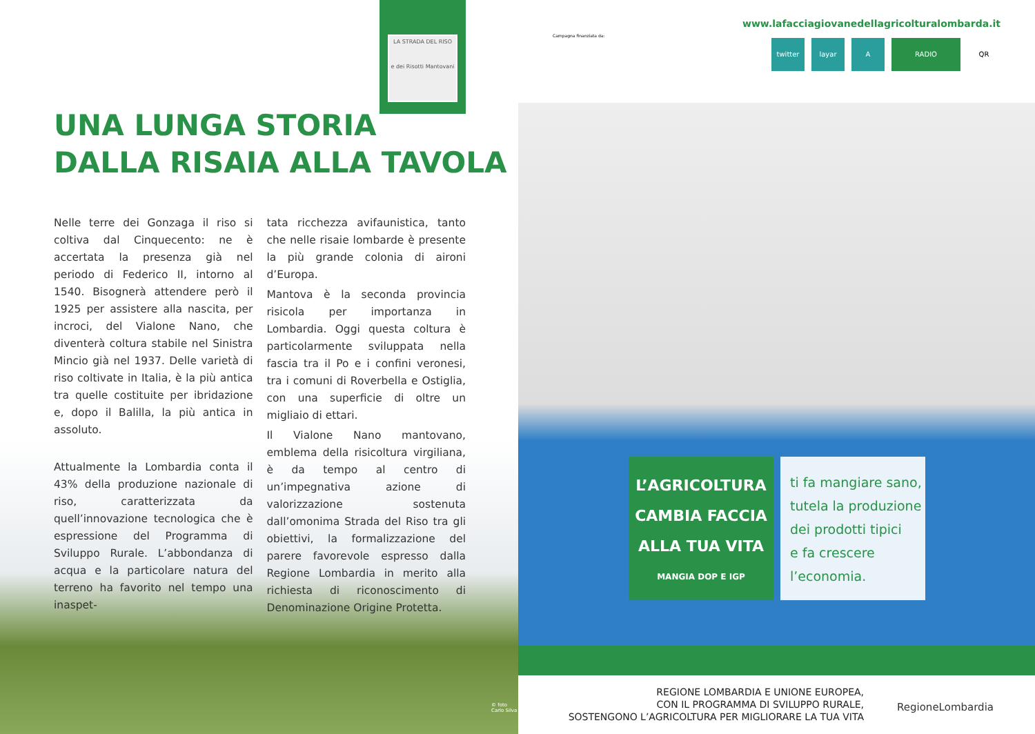LA STRADA DEL RISO
e dei Risotti Mantovani
UNA LUNGA STORIA
DALLA RISAIA ALLA TAVOLA
Nelle terre dei Gonzaga il riso si coltiva dal Cinquecento: ne è accertata la presenza già nel periodo di Federico II, intorno al 1540. Bisognerà attendere però il 1925 per assistere alla nascita, per incroci, del Vialone Nano, che diventerà coltura stabile nel Sinistra Mincio già nel 1937. Delle varietà di riso coltivate in Italia, è la più antica tra quelle costituite per ibridazione e, dopo il Balilla, la più antica in assoluto.
Attualmente la Lombardia conta il 43% della produzione nazionale di riso, caratterizzata da quell’innovazione tecnologica che è espressione del Programma di Sviluppo Rurale. L’abbondanza di acqua e la particolare natura del terreno ha favorito nel tempo una inaspet-
tata ricchezza avifaunistica, tanto che nelle risaie lombarde è presente la più grande colonia di aironi d’Europa.
Mantova è la seconda provincia risicola per importanza in Lombardia. Oggi questa coltura è particolarmente sviluppata nella fascia tra il Po e i confini veronesi, tra i comuni di Roverbella e Ostiglia, con una superficie di oltre un migliaio di ettari.
Il Vialone Nano mantovano, emblema della risicoltura virgiliana, è da tempo al centro di un’impegnativa azione di valorizzazione sostenuta dall’omonima Strada del Riso tra gli obiettivi, la formalizzazione del parere favorevole espresso dalla Regione Lombardia in merito alla richiesta di riconoscimento di Denominazione Origine Protetta.
© foto Carlo Silva
Campagna finanziata da:
www.lafacciagiovanedellagricolturalombarda.it
twitter layar A RADIO QR
L’AGRICOLTURA
CAMBIA FACCIA
ALLA TUA VITA
MANGIA DOP E IGP
ti fa mangiare sano,
tutela la produzione
dei prodotti tipici
e fa crescere
l’economia.
REGIONE LOMBARDIA E UNIONE EUROPEA,
CON IL PROGRAMMA DI SVILUPPO RURALE,
SOSTENGONO L’AGRICOLTURA PER MIGLIORARE LA TUA VITA
RegioneLombardia